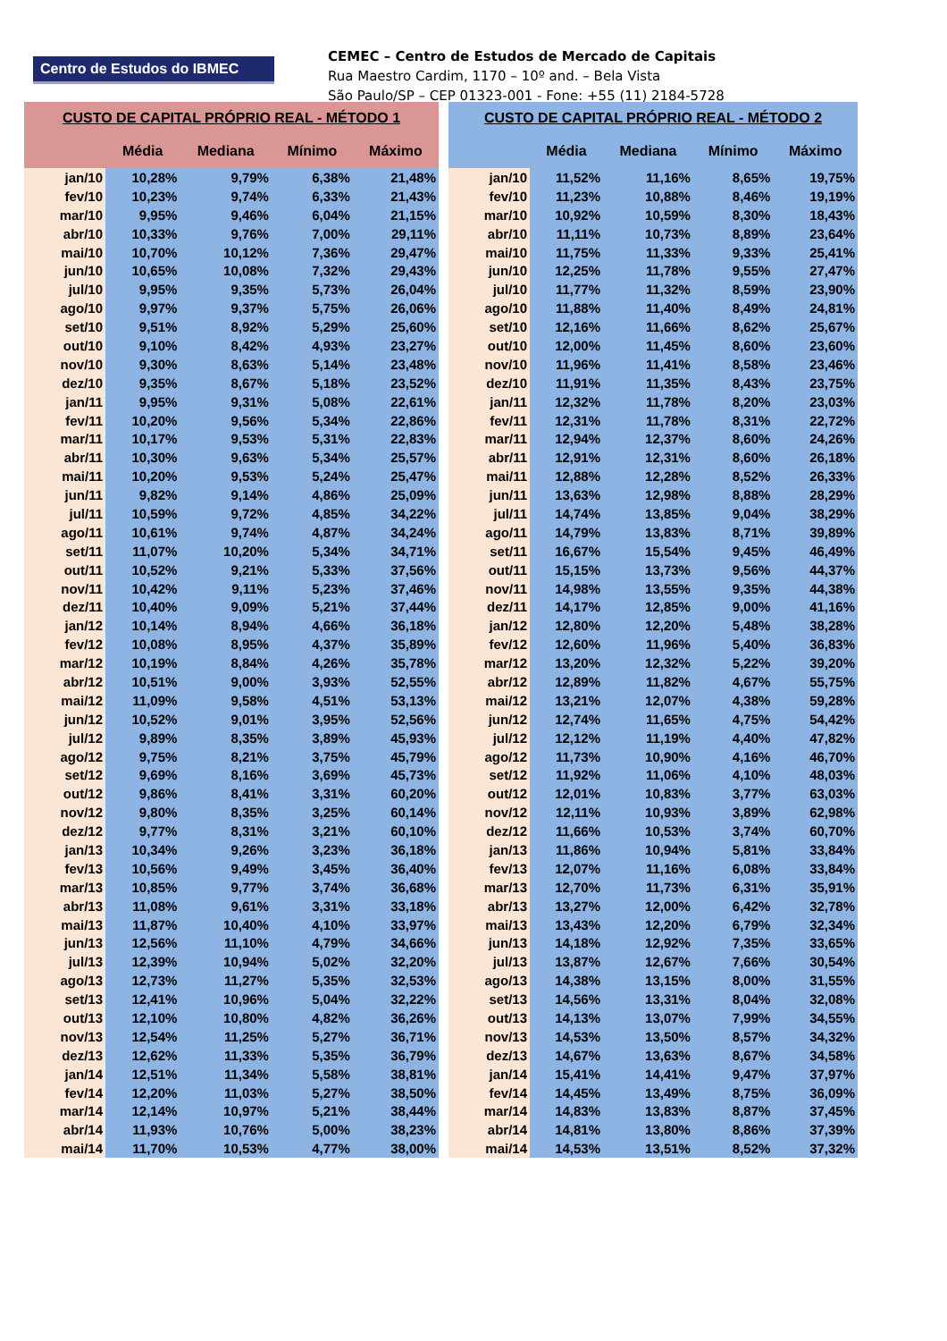Centro de Estudos do IBMEC
CEMEC – Centro de Estudos de Mercado de Capitais
Rua Maestro Cardim, 1170 – 10º and. – Bela Vista
São Paulo/SP – CEP 01323-001 - Fone: +55 (11) 2184-5728
| CUSTO DE CAPITAL PRÓPRIO REAL - MÉTODO 1 | | | | |
| --- | --- | --- | --- | --- |
| | Média | Mediana | Mínimo | Máximo |
| jan/10 | 10,28% | 9,79% | 6,38% | 21,48% |
| fev/10 | 10,23% | 9,74% | 6,33% | 21,43% |
| mar/10 | 9,95% | 9,46% | 6,04% | 21,15% |
| abr/10 | 10,33% | 9,76% | 7,00% | 29,11% |
| mai/10 | 10,70% | 10,12% | 7,36% | 29,47% |
| jun/10 | 10,65% | 10,08% | 7,32% | 29,43% |
| jul/10 | 9,95% | 9,35% | 5,73% | 26,04% |
| ago/10 | 9,97% | 9,37% | 5,75% | 26,06% |
| set/10 | 9,51% | 8,92% | 5,29% | 25,60% |
| out/10 | 9,10% | 8,42% | 4,93% | 23,27% |
| nov/10 | 9,30% | 8,63% | 5,14% | 23,48% |
| dez/10 | 9,35% | 8,67% | 5,18% | 23,52% |
| jan/11 | 9,95% | 9,31% | 5,08% | 22,61% |
| fev/11 | 10,20% | 9,56% | 5,34% | 22,86% |
| mar/11 | 10,17% | 9,53% | 5,31% | 22,83% |
| abr/11 | 10,30% | 9,63% | 5,34% | 25,57% |
| mai/11 | 10,20% | 9,53% | 5,24% | 25,47% |
| jun/11 | 9,82% | 9,14% | 4,86% | 25,09% |
| jul/11 | 10,59% | 9,72% | 4,85% | 34,22% |
| ago/11 | 10,61% | 9,74% | 4,87% | 34,24% |
| set/11 | 11,07% | 10,20% | 5,34% | 34,71% |
| out/11 | 10,52% | 9,21% | 5,33% | 37,56% |
| nov/11 | 10,42% | 9,11% | 5,23% | 37,46% |
| dez/11 | 10,40% | 9,09% | 5,21% | 37,44% |
| jan/12 | 10,14% | 8,94% | 4,66% | 36,18% |
| fev/12 | 10,08% | 8,95% | 4,37% | 35,89% |
| mar/12 | 10,19% | 8,84% | 4,26% | 35,78% |
| abr/12 | 10,51% | 9,00% | 3,93% | 52,55% |
| mai/12 | 11,09% | 9,58% | 4,51% | 53,13% |
| jun/12 | 10,52% | 9,01% | 3,95% | 52,56% |
| jul/12 | 9,89% | 8,35% | 3,89% | 45,93% |
| ago/12 | 9,75% | 8,21% | 3,75% | 45,79% |
| set/12 | 9,69% | 8,16% | 3,69% | 45,73% |
| out/12 | 9,86% | 8,41% | 3,31% | 60,20% |
| nov/12 | 9,80% | 8,35% | 3,25% | 60,14% |
| dez/12 | 9,77% | 8,31% | 3,21% | 60,10% |
| jan/13 | 10,34% | 9,26% | 3,23% | 36,18% |
| fev/13 | 10,56% | 9,49% | 3,45% | 36,40% |
| mar/13 | 10,85% | 9,77% | 3,74% | 36,68% |
| abr/13 | 11,08% | 9,61% | 3,31% | 33,18% |
| mai/13 | 11,87% | 10,40% | 4,10% | 33,97% |
| jun/13 | 12,56% | 11,10% | 4,79% | 34,66% |
| jul/13 | 12,39% | 10,94% | 5,02% | 32,20% |
| ago/13 | 12,73% | 11,27% | 5,35% | 32,53% |
| set/13 | 12,41% | 10,96% | 5,04% | 32,22% |
| out/13 | 12,10% | 10,80% | 4,82% | 36,26% |
| nov/13 | 12,54% | 11,25% | 5,27% | 36,71% |
| dez/13 | 12,62% | 11,33% | 5,35% | 36,79% |
| jan/14 | 12,51% | 11,34% | 5,58% | 38,81% |
| fev/14 | 12,20% | 11,03% | 5,27% | 38,50% |
| mar/14 | 12,14% | 10,97% | 5,21% | 38,44% |
| abr/14 | 11,93% | 10,76% | 5,00% | 38,23% |
| mai/14 | 11,70% | 10,53% | 4,77% | 38,00% |
| CUSTO DE CAPITAL PRÓPRIO REAL - MÉTODO 2 | | | | |
| --- | --- | --- | --- | --- |
| | Média | Mediana | Mínimo | Máximo |
| jan/10 | 11,52% | 11,16% | 8,65% | 19,75% |
| fev/10 | 11,23% | 10,88% | 8,46% | 19,19% |
| mar/10 | 10,92% | 10,59% | 8,30% | 18,43% |
| abr/10 | 11,11% | 10,73% | 8,89% | 23,64% |
| mai/10 | 11,75% | 11,33% | 9,33% | 25,41% |
| jun/10 | 12,25% | 11,78% | 9,55% | 27,47% |
| jul/10 | 11,77% | 11,32% | 8,59% | 23,90% |
| ago/10 | 11,88% | 11,40% | 8,49% | 24,81% |
| set/10 | 12,16% | 11,66% | 8,62% | 25,67% |
| out/10 | 12,00% | 11,45% | 8,60% | 23,60% |
| nov/10 | 11,96% | 11,41% | 8,58% | 23,46% |
| dez/10 | 11,91% | 11,35% | 8,43% | 23,75% |
| jan/11 | 12,32% | 11,78% | 8,20% | 23,03% |
| fev/11 | 12,31% | 11,78% | 8,31% | 22,72% |
| mar/11 | 12,94% | 12,37% | 8,60% | 24,26% |
| abr/11 | 12,91% | 12,31% | 8,60% | 26,18% |
| mai/11 | 12,88% | 12,28% | 8,52% | 26,33% |
| jun/11 | 13,63% | 12,98% | 8,88% | 28,29% |
| jul/11 | 14,74% | 13,85% | 9,04% | 38,29% |
| ago/11 | 14,79% | 13,83% | 8,71% | 39,89% |
| set/11 | 16,67% | 15,54% | 9,45% | 46,49% |
| out/11 | 15,15% | 13,73% | 9,56% | 44,37% |
| nov/11 | 14,98% | 13,55% | 9,35% | 44,38% |
| dez/11 | 14,17% | 12,85% | 9,00% | 41,16% |
| jan/12 | 12,80% | 12,20% | 5,48% | 38,28% |
| fev/12 | 12,60% | 11,96% | 5,40% | 36,83% |
| mar/12 | 13,20% | 12,32% | 5,22% | 39,20% |
| abr/12 | 12,89% | 11,82% | 4,67% | 55,75% |
| mai/12 | 13,21% | 12,07% | 4,38% | 59,28% |
| jun/12 | 12,74% | 11,65% | 4,75% | 54,42% |
| jul/12 | 12,12% | 11,19% | 4,40% | 47,82% |
| ago/12 | 11,73% | 10,90% | 4,16% | 46,70% |
| set/12 | 11,92% | 11,06% | 4,10% | 48,03% |
| out/12 | 12,01% | 10,83% | 3,77% | 63,03% |
| nov/12 | 12,11% | 10,93% | 3,89% | 62,98% |
| dez/12 | 11,66% | 10,53% | 3,74% | 60,70% |
| jan/13 | 11,86% | 10,94% | 5,81% | 33,84% |
| fev/13 | 12,07% | 11,16% | 6,08% | 33,84% |
| mar/13 | 12,70% | 11,73% | 6,31% | 35,91% |
| abr/13 | 13,27% | 12,00% | 6,42% | 32,78% |
| mai/13 | 13,43% | 12,20% | 6,79% | 32,34% |
| jun/13 | 14,18% | 12,92% | 7,35% | 33,65% |
| jul/13 | 13,87% | 12,67% | 7,66% | 30,54% |
| ago/13 | 14,38% | 13,15% | 8,00% | 31,55% |
| set/13 | 14,56% | 13,31% | 8,04% | 32,08% |
| out/13 | 14,13% | 13,07% | 7,99% | 34,55% |
| nov/13 | 14,53% | 13,50% | 8,57% | 34,32% |
| dez/13 | 14,67% | 13,63% | 8,67% | 34,58% |
| jan/14 | 15,41% | 14,41% | 9,47% | 37,97% |
| fev/14 | 14,45% | 13,49% | 8,75% | 36,09% |
| mar/14 | 14,83% | 13,83% | 8,87% | 37,45% |
| abr/14 | 14,81% | 13,80% | 8,86% | 37,39% |
| mai/14 | 14,53% | 13,51% | 8,52% | 37,32% |